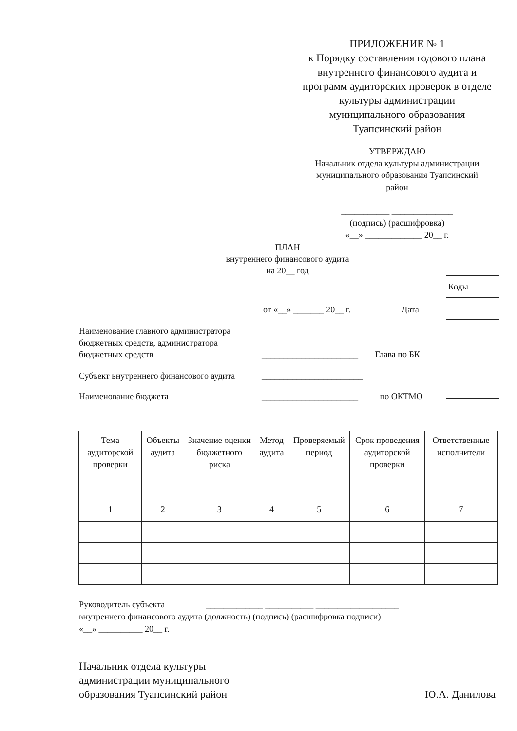ПРИЛОЖЕНИЕ № 1
к Порядку составления годового плана внутреннего финансового аудита и программ аудиторских проверок в отделе культуры администрации муниципального образования Туапсинский район
УТВЕРЖДАЮ
Начальник отдела культуры администрации муниципального образования Туапсинский район
___________ ______________
(подпись) (расшифровка)
«__» _____________ 20__ г.
ПЛАН
внутреннего финансового аудита
на 20__ год
| Коды |
от «__» _______ 20__ г. Дата
Наименование главного администратора бюджетных средств, администратора бюджетных средств
______________________ Глава по БК
Субъект внутреннего финансового аудита
_______________________
Наименование бюджета ______________________ по ОКТМО
| Тема аудиторской проверки | Объекты аудита | Значение оценки бюджетного риска | Метод аудита | Проверяемый период | Срок проведения аудиторской проверки | Ответственные исполнители |
| 1 | 2 | 3 | 4 | 5 | 6 | 7 |
Руководитель субъекта _____________ ___________ ___________________
внутреннего финансового аудита (должность) (подпись) (расшифровка подписи)
«__» __________ 20__ г.
Начальник отдела культуры
администрации муниципального
образования Туапсинский район
Ю.А. Данилова